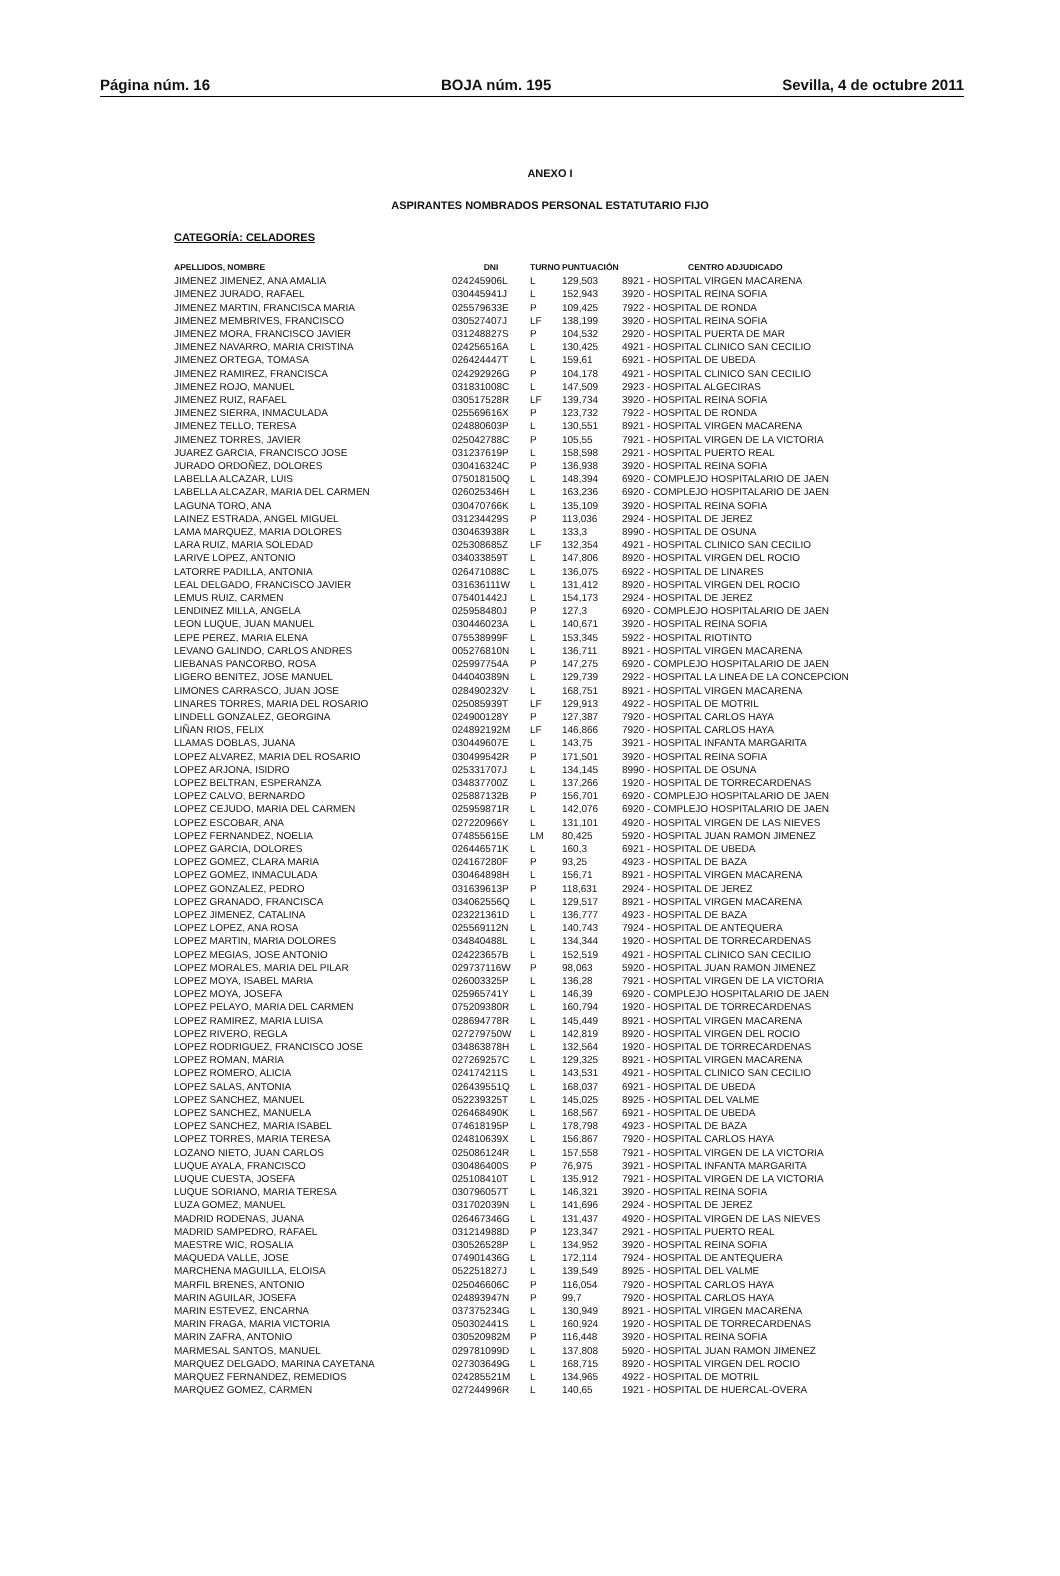Página núm. 16 BOJA núm. 195 Sevilla, 4 de octubre 2011
ANEXO I
ASPIRANTES NOMBRADOS PERSONAL ESTATUTARIO FIJO
CATEGORÍA: CELADORES
| APELLIDOS, NOMBRE | DNI | TURNO | PUNTUACIÓN | CENTRO ADJUDICADO |
| --- | --- | --- | --- | --- |
| JIMENEZ JIMENEZ, ANA AMALIA | 024245906L | L | 129,503 | 8921 - HOSPITAL VIRGEN MACARENA |
| JIMENEZ JURADO, RAFAEL | 030445941J | L | 152,943 | 3920 - HOSPITAL REINA SOFIA |
| JIMENEZ MARTIN, FRANCISCA MARIA | 025579633E | P | 109,425 | 7922 - HOSPITAL DE RONDA |
| JIMENEZ MEMBRIVES, FRANCISCO | 030527407J | LF | 138,199 | 3920 - HOSPITAL REINA SOFIA |
| JIMENEZ MORA, FRANCISCO JAVIER | 031248827S | P | 104,532 | 2920 - HOSPITAL PUERTA DE MAR |
| JIMENEZ NAVARRO, MARIA CRISTINA | 024256516A | L | 130,425 | 4921 - HOSPITAL CLINICO SAN CECILIO |
| JIMENEZ ORTEGA, TOMASA | 026424447T | L | 159,61 | 6921 - HOSPITAL DE UBEDA |
| JIMENEZ RAMIREZ, FRANCISCA | 024292926G | P | 104,178 | 4921 - HOSPITAL CLINICO SAN CECILIO |
| JIMENEZ ROJO, MANUEL | 031831008C | L | 147,509 | 2923 - HOSPITAL ALGECIRAS |
| JIMENEZ RUIZ, RAFAEL | 030517528R | LF | 139,734 | 3920 - HOSPITAL REINA SOFIA |
| JIMENEZ SIERRA, INMACULADA | 025569616X | P | 123,732 | 7922 - HOSPITAL DE RONDA |
| JIMENEZ TELLO, TERESA | 024880603P | L | 130,551 | 8921 - HOSPITAL VIRGEN MACARENA |
| JIMENEZ TORRES, JAVIER | 025042788C | P | 105,55 | 7921 - HOSPITAL VIRGEN DE LA VICTORIA |
| JUAREZ GARCIA, FRANCISCO JOSE | 031237619P | L | 158,598 | 2921 - HOSPITAL PUERTO REAL |
| JURADO ORDOÑEZ, DOLORES | 030416324C | P | 136,938 | 3920 - HOSPITAL REINA SOFIA |
| LABELLA ALCAZAR, LUIS | 075018150Q | L | 148,394 | 6920 - COMPLEJO HOSPITALARIO DE JAEN |
| LABELLA ALCAZAR, MARIA DEL CARMEN | 026025346H | L | 163,236 | 6920 - COMPLEJO HOSPITALARIO DE JAEN |
| LAGUNA TORO, ANA | 030470766K | L | 135,109 | 3920 - HOSPITAL REINA SOFIA |
| LAINEZ ESTRADA, ANGEL MIGUEL | 031234429S | P | 113,036 | 2924 - HOSPITAL DE JEREZ |
| LAMA MARQUEZ, MARIA DOLORES | 030463938R | L | 133,3 | 8990 - HOSPITAL DE OSUNA |
| LARA RUIZ, MARIA SOLEDAD | 025308685Z | LF | 132,354 | 4921 - HOSPITAL CLINICO SAN CECILIO |
| LARIVE LOPEZ, ANTONIO | 034033859T | L | 147,806 | 8920 - HOSPITAL VIRGEN DEL ROCIO |
| LATORRE PADILLA, ANTONIA | 026471088C | L | 136,075 | 6922 - HOSPITAL DE LINARES |
| LEAL DELGADO, FRANCISCO JAVIER | 031636111W | L | 131,412 | 8920 - HOSPITAL VIRGEN DEL ROCIO |
| LEMUS RUIZ, CARMEN | 075401442J | L | 154,173 | 2924 - HOSPITAL DE JEREZ |
| LENDINEZ MILLA, ANGELA | 025958480J | P | 127,3 | 6920 - COMPLEJO HOSPITALARIO DE JAEN |
| LEON LUQUE, JUAN MANUEL | 030446023A | L | 140,671 | 3920 - HOSPITAL REINA SOFIA |
| LEPE PEREZ, MARIA ELENA | 075538999F | L | 153,345 | 5922 - HOSPITAL RIOTINTO |
| LEVANO GALINDO, CARLOS ANDRES | 005276810N | L | 136,711 | 8921 - HOSPITAL VIRGEN MACARENA |
| LIEBANAS PANCORBO, ROSA | 025997754A | P | 147,275 | 6920 - COMPLEJO HOSPITALARIO DE JAEN |
| LIGERO BENITEZ, JOSE MANUEL | 044040389N | L | 129,739 | 2922 - HOSPITAL LA LINEA DE LA CONCEPCION |
| LIMONES CARRASCO, JUAN JOSE | 028490232V | L | 168,751 | 8921 - HOSPITAL VIRGEN MACARENA |
| LINARES TORRES, MARIA DEL ROSARIO | 025085939T | LF | 129,913 | 4922 - HOSPITAL DE MOTRIL |
| LINDELL GONZALEZ, GEORGINA | 024900128Y | P | 127,387 | 7920 - HOSPITAL CARLOS HAYA |
| LIÑAN RIOS, FELIX | 024892192M | LF | 146,866 | 7920 - HOSPITAL CARLOS HAYA |
| LLAMAS DOBLAS, JUANA | 030449607E | L | 143,75 | 3921 - HOSPITAL INFANTA MARGARITA |
| LOPEZ ALVAREZ, MARIA DEL ROSARIO | 030499542R | P | 171,501 | 3920 - HOSPITAL REINA SOFIA |
| LOPEZ ARJONA, ISIDRO | 025331707J | L | 134,145 | 8990 - HOSPITAL DE OSUNA |
| LOPEZ BELTRAN, ESPERANZA | 034837700Z | L | 137,266 | 1920 - HOSPITAL DE TORRECARDENAS |
| LOPEZ CALVO, BERNARDO | 025887132B | P | 156,701 | 6920 - COMPLEJO HOSPITALARIO DE JAEN |
| LOPEZ CEJUDO, MARIA DEL CARMEN | 025959871R | L | 142,076 | 6920 - COMPLEJO HOSPITALARIO DE JAEN |
| LOPEZ ESCOBAR, ANA | 027220966Y | L | 131,101 | 4920 - HOSPITAL VIRGEN DE LAS NIEVES |
| LOPEZ FERNANDEZ, NOELIA | 074855615E | LM | 80,425 | 5920 - HOSPITAL JUAN RAMON JIMENEZ |
| LOPEZ GARCIA, DOLORES | 026446571K | L | 160,3 | 6921 - HOSPITAL DE UBEDA |
| LOPEZ GOMEZ, CLARA MARIA | 024167280F | P | 93,25 | 4923 - HOSPITAL DE BAZA |
| LOPEZ GOMEZ, INMACULADA | 030464898H | L | 156,71 | 8921 - HOSPITAL VIRGEN MACARENA |
| LOPEZ GONZALEZ, PEDRO | 031639613P | P | 118,631 | 2924 - HOSPITAL DE JEREZ |
| LOPEZ GRANADO, FRANCISCA | 034062556Q | L | 129,517 | 8921 - HOSPITAL VIRGEN MACARENA |
| LOPEZ JIMENEZ, CATALINA | 023221361D | L | 136,777 | 4923 - HOSPITAL DE BAZA |
| LOPEZ LOPEZ, ANA ROSA | 025569112N | L | 140,743 | 7924 - HOSPITAL DE ANTEQUERA |
| LOPEZ MARTIN, MARIA DOLORES | 034840488L | L | 134,344 | 1920 - HOSPITAL DE TORRECARDENAS |
| LOPEZ MEGIAS, JOSE ANTONIO | 024223657B | L | 152,519 | 4921 - HOSPITAL CLINICO SAN CECILIO |
| LOPEZ MORALES, MARIA DEL PILAR | 029737116W | P | 98,063 | 5920 - HOSPITAL JUAN RAMON JIMENEZ |
| LOPEZ MOYA, ISABEL MARIA | 026003325P | L | 136,28 | 7921 - HOSPITAL VIRGEN DE LA VICTORIA |
| LOPEZ MOYA, JOSEFA | 025965741Y | L | 146,39 | 6920 - COMPLEJO HOSPITALARIO DE JAEN |
| LOPEZ PELAYO, MARIA DEL CARMEN | 075209380R | L | 160,794 | 1920 - HOSPITAL DE TORRECARDENAS |
| LOPEZ RAMIREZ, MARIA LUISA | 028694778R | L | 145,449 | 8921 - HOSPITAL VIRGEN MACARENA |
| LOPEZ RIVERO, REGLA | 027279750W | L | 142,819 | 8920 - HOSPITAL VIRGEN DEL ROCIO |
| LOPEZ RODRIGUEZ, FRANCISCO JOSE | 034863878H | L | 132,564 | 1920 - HOSPITAL DE TORRECARDENAS |
| LOPEZ ROMAN, MARIA | 027269257C | L | 129,325 | 8921 - HOSPITAL VIRGEN MACARENA |
| LOPEZ ROMERO, ALICIA | 024174211S | L | 143,531 | 4921 - HOSPITAL CLINICO SAN CECILIO |
| LOPEZ SALAS, ANTONIA | 026439551Q | L | 168,037 | 6921 - HOSPITAL DE UBEDA |
| LOPEZ SANCHEZ, MANUEL | 052239325T | L | 145,025 | 8925 - HOSPITAL DEL VALME |
| LOPEZ SANCHEZ, MANUELA | 026468490K | L | 168,567 | 6921 - HOSPITAL DE UBEDA |
| LOPEZ SANCHEZ, MARIA ISABEL | 074618195P | L | 178,798 | 4923 - HOSPITAL DE BAZA |
| LOPEZ TORRES, MARIA TERESA | 024810639X | L | 156,867 | 7920 - HOSPITAL CARLOS HAYA |
| LOZANO NIETO, JUAN CARLOS | 025086124R | L | 157,558 | 7921 - HOSPITAL VIRGEN DE LA VICTORIA |
| LUQUE AYALA, FRANCISCO | 030486400S | P | 76,975 | 3921 - HOSPITAL INFANTA MARGARITA |
| LUQUE CUESTA, JOSEFA | 025108410T | L | 135,912 | 7921 - HOSPITAL VIRGEN DE LA VICTORIA |
| LUQUE SORIANO, MARIA TERESA | 030796057T | L | 146,321 | 3920 - HOSPITAL REINA SOFIA |
| LUZA GOMEZ, MANUEL | 031702039N | L | 141,696 | 2924 - HOSPITAL DE JEREZ |
| MADRID RODENAS, JUANA | 026467346G | L | 131,437 | 4920 - HOSPITAL VIRGEN DE LAS NIEVES |
| MADRID SAMPEDRO, RAFAEL | 031214988D | P | 123,347 | 2921 - HOSPITAL PUERTO REAL |
| MAESTRE WIC, ROSALIA | 030526528P | L | 134,952 | 3920 - HOSPITAL REINA SOFIA |
| MAQUEDA VALLE, JOSE | 074901436G | L | 172,114 | 7924 - HOSPITAL DE ANTEQUERA |
| MARCHENA MAGUILLA, ELOISA | 052251827J | L | 139,549 | 8925 - HOSPITAL DEL VALME |
| MARFIL BRENES, ANTONIO | 025046606C | P | 116,054 | 7920 - HOSPITAL CARLOS HAYA |
| MARIN AGUILAR, JOSEFA | 024893947N | P | 99,7 | 7920 - HOSPITAL CARLOS HAYA |
| MARIN ESTEVEZ, ENCARNA | 037375234G | L | 130,949 | 8921 - HOSPITAL VIRGEN MACARENA |
| MARIN FRAGA, MARIA VICTORIA | 050302441S | L | 160,924 | 1920 - HOSPITAL DE TORRECARDENAS |
| MARIN ZAFRA, ANTONIO | 030520982M | P | 116,448 | 3920 - HOSPITAL REINA SOFIA |
| MARMESAL SANTOS, MANUEL | 029781099D | L | 137,808 | 5920 - HOSPITAL JUAN RAMON JIMENEZ |
| MARQUEZ DELGADO, MARINA CAYETANA | 027303649G | L | 168,715 | 8920 - HOSPITAL VIRGEN DEL ROCIO |
| MARQUEZ FERNANDEZ, REMEDIOS | 024285521M | L | 134,965 | 4922 - HOSPITAL DE MOTRIL |
| MARQUEZ GOMEZ, CARMEN | 027244996R | L | 140,65 | 1921 - HOSPITAL DE HUERCAL-OVERA |